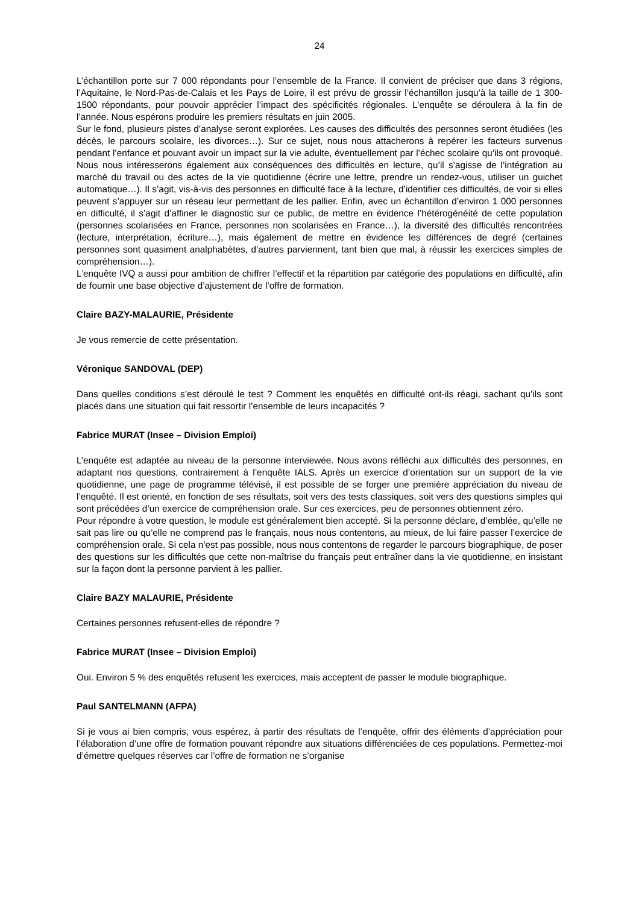24
L’échantillon porte sur 7 000 répondants pour l’ensemble de la France. Il convient de préciser que dans 3 régions, l’Aquitaine, le Nord-Pas-de-Calais et les Pays de Loire, il est prévu de grossir l’échantillon jusqu’à la taille de 1 300-1500 répondants, pour pouvoir apprécier l’impact des spécificités régionales. L’enquête se déroulera à la fin de l’année. Nous espérons produire les premiers résultats en juin 2005.
Sur le fond, plusieurs pistes d’analyse seront explorées. Les causes des difficultés des personnes seront étudiées (les décès, le parcours scolaire, les divorces…). Sur ce sujet, nous nous attacherons à repérer les facteurs survenus pendant l’enfance et pouvant avoir un impact sur la vie adulte, éventuellement par l’échec scolaire qu’ils ont provoqué. Nous nous intéresserons également aux conséquences des difficultés en lecture, qu’il s’agisse de l’intégration au marché du travail ou des actes de la vie quotidienne (écrire une lettre, prendre un rendez-vous, utiliser un guichet automatique…). Il s’agit, vis-à-vis des personnes en difficulté face à la lecture, d’identifier ces difficultés, de voir si elles peuvent s’appuyer sur un réseau leur permettant de les pallier. Enfin, avec un échantillon d’environ 1 000 personnes en difficulté, il s’agit d’affiner le diagnostic sur ce public, de mettre en évidence l’hétérogénéité de cette population (personnes scolarisées en France, personnes non scolarisées en France…), la diversité des difficultés rencontrées (lecture, interprétation, écriture…), mais également de mettre en évidence les différences de degré (certaines personnes sont quasiment analphabètes, d’autres parviennent, tant bien que mal, à réussir les exercices simples de compréhension…).
L’enquête IVQ a aussi pour ambition de chiffrer l’effectif et la répartition par catégorie des populations en difficulté, afin de fournir une base objective d’ajustement de l’offre de formation.
Claire BAZY-MALAURIE, Présidente
Je vous remercie de cette présentation.
Véronique SANDOVAL (DEP)
Dans quelles conditions s’est déroulé le test ? Comment les enquêtés en difficulté ont-ils réagi, sachant qu’ils sont placés dans une situation qui fait ressortir l’ensemble de leurs incapacités ?
Fabrice MURAT (Insee – Division Emploi)
L’enquête est adaptée au niveau de la personne interviewée. Nous avons réfléchi aux difficultés des personnes, en adaptant nos questions, contrairement à l’enquête IALS. Après un exercice d’orientation sur un support de la vie quotidienne, une page de programme télévisé, il est possible de se forger une première appréciation du niveau de l’enquêté. Il est orienté, en fonction de ses résultats, soit vers des tests classiques, soit vers des questions simples qui sont précédées d’un exercice de compréhension orale. Sur ces exercices, peu de personnes obtiennent zéro.
Pour répondre à votre question, le module est généralement bien accepté. Si la personne déclare, d’emblée, qu’elle ne sait pas lire ou qu’elle ne comprend pas le français, nous nous contentons, au mieux, de lui faire passer l’exercice de compréhension orale. Si cela n’est pas possible, nous nous contentons de regarder le parcours biographique, de poser des questions sur les difficultés que cette non-maîtrise du français peut entraîner dans la vie quotidienne, en insistant sur la façon dont la personne parvient à les pallier.
Claire BAZY MALAURIE, Présidente
Certaines personnes refusent-elles de répondre ?
Fabrice MURAT (Insee – Division Emploi)
Oui. Environ 5 % des enquêtés refusent les exercices, mais acceptent de passer le module biographique.
Paul SANTELMANN (AFPA)
Si je vous ai bien compris, vous espérez, à partir des résultats de l’enquête, offrir des éléments d’appréciation pour l’élaboration d’une offre de formation pouvant répondre aux situations différenciées de ces populations. Permettez-moi d’émettre quelques réserves car l’offre de formation ne s’organise